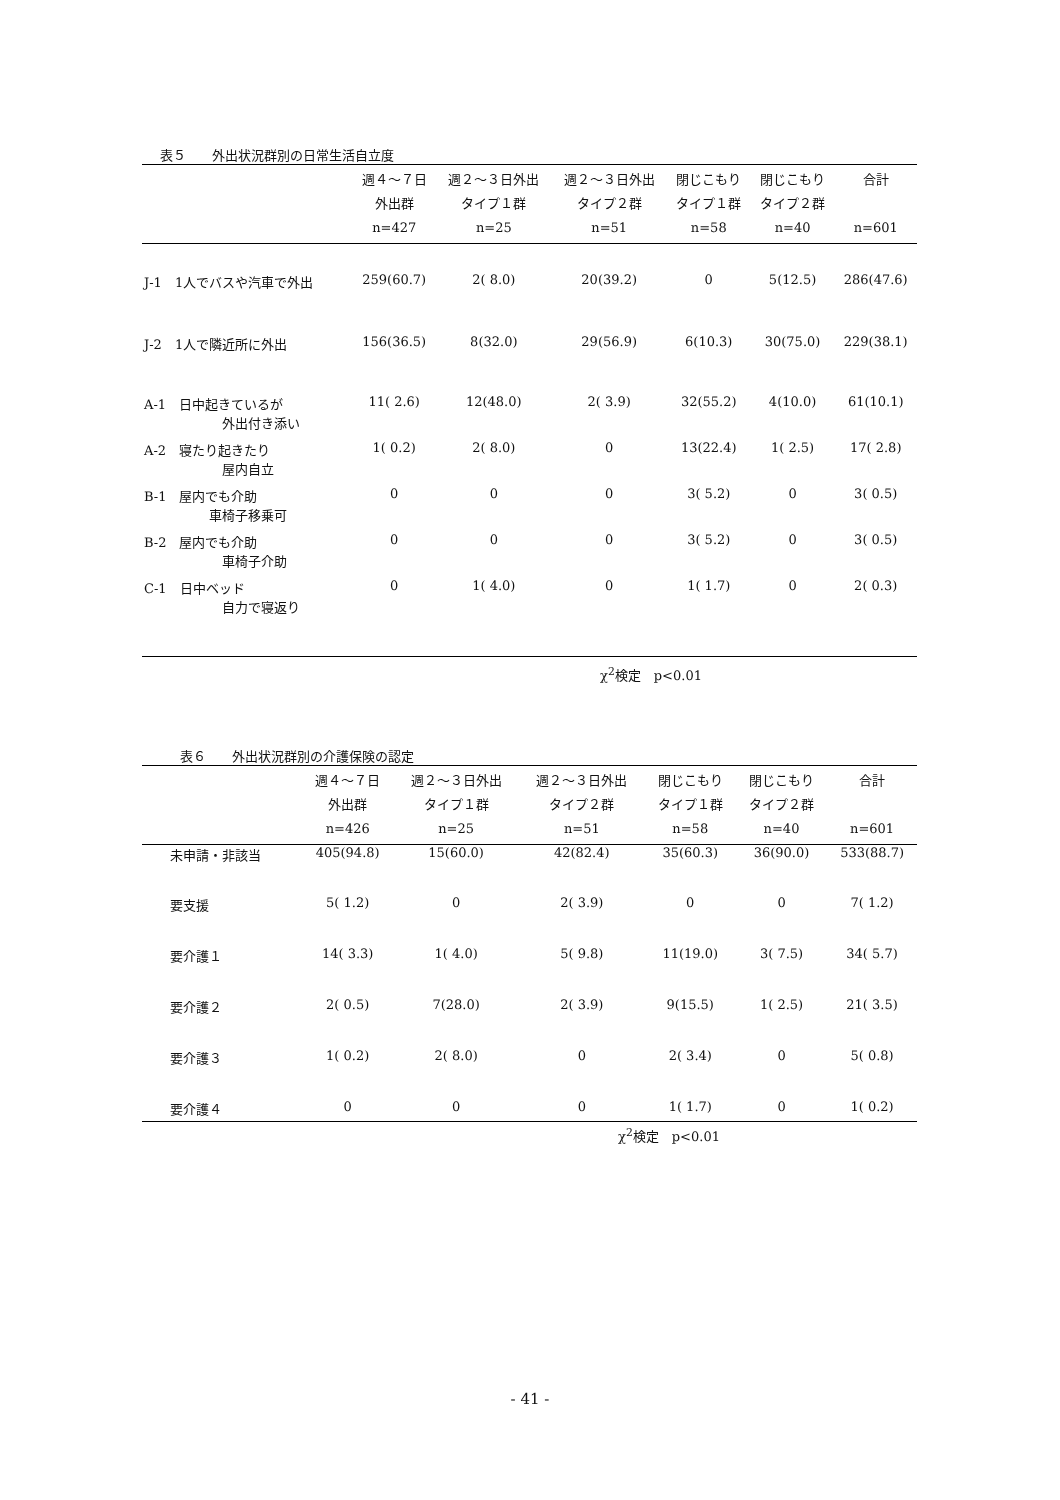表５　　外出状況群別の日常生活自立度
| | 週４～７日 外出群 n=427 | 週２～３日外出 タイプ１群 n=25 | 週２～３日外出 タイプ２群 n=51 | 閉じこもり タイプ１群 n=58 | 閉じこもり タイプ２群 n=40 | 合計 n=601 |
| --- | --- | --- | --- | --- | --- | --- |
| J-1 1人でバスや汽車で外出 | 259(60.7) | 2( 8.0) | 20(39.2) | 0 | 5(12.5) | 286(47.6) |
| J-2 1人で隣近所に外出 | 156(36.5) | 8(32.0) | 29(56.9) | 6(10.3) | 30(75.0) | 229(38.1) |
| A-1 日中起きているが 外出付き添い | 11( 2.6) | 12(48.0) | 2( 3.9) | 32(55.2) | 4(10.0) | 61(10.1) |
| A-2 寝たり起きたり 屋内自立 | 1( 0.2) | 2( 8.0) | 0 | 13(22.4) | 1( 2.5) | 17( 2.8) |
| B-1 屋内でも介助 車椅子移乗可 | 0 | 0 | 0 | 3( 5.2) | 0 | 3( 0.5) |
| B-2 屋内でも介助 車椅子介助 | 0 | 0 | 0 | 3( 5.2) | 0 | 3( 0.5) |
| C-1 日中ベッド 自力で寝返り | 0 | 1( 4.0) | 0 | 1( 1.7) | 0 | 2( 0.3) |
χ<sup>2</sup>検定　p<0.01
表６　　外出状況群別の介護保険の認定
| | 週４～７日 外出群 n=426 | 週２～３日外出 タイプ１群 n=25 | 週２～３日外出 タイプ２群 n=51 | 閉じこもり タイプ１群 n=58 | 閉じこもり タイプ２群 n=40 | 合計 n=601 |
| --- | --- | --- | --- | --- | --- | --- |
| 未申請・非該当 | 405(94.8) | 15(60.0) | 42(82.4) | 35(60.3) | 36(90.0) | 533(88.7) |
| 要支援 | 5( 1.2) | 0 | 2( 3.9) | 0 | 0 | 7( 1.2) |
| 要介護１ | 14( 3.3) | 1( 4.0) | 5( 9.8) | 11(19.0) | 3( 7.5) | 34( 5.7) |
| 要介護２ | 2( 0.5) | 7(28.0) | 2( 3.9) | 9(15.5) | 1( 2.5) | 21( 3.5) |
| 要介護３ | 1( 0.2) | 2( 8.0) | 0 | 2( 3.4) | 0 | 5( 0.8) |
| 要介護４ | 0 | 0 | 0 | 1( 1.7) | 0 | 1( 0.2) |
χ<sup>2</sup>検定　p<0.01
- 41 -